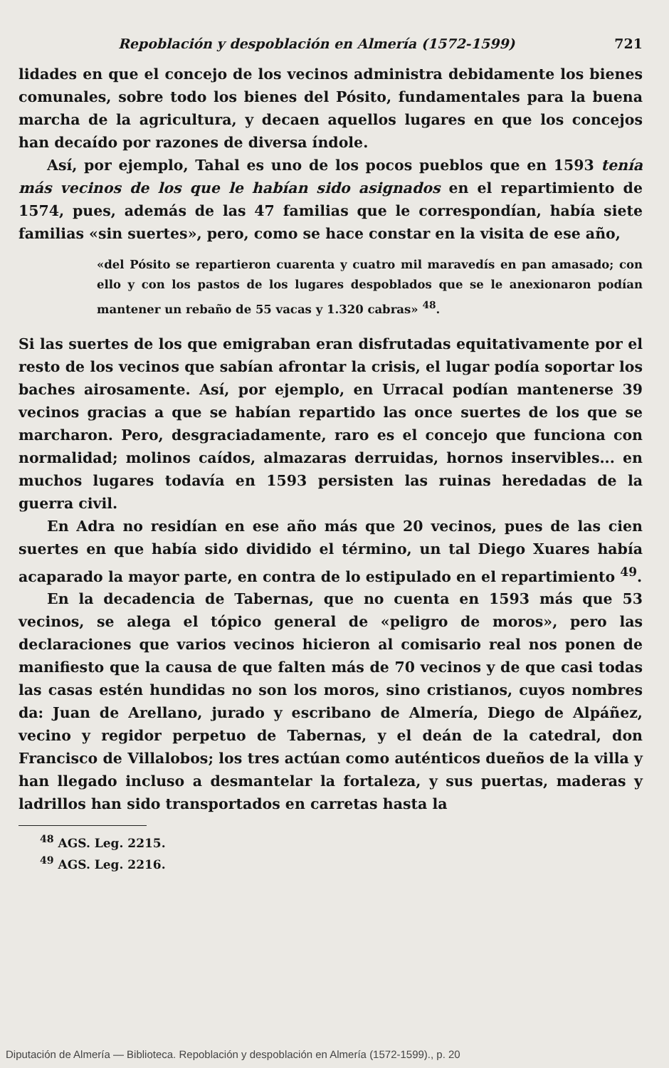Repoblación y despoblación en Almería (1572-1599) 721
lidades en que el concejo de los vecinos administra debidamente los bienes comunales, sobre todo los bienes del Pósito, fundamentales para la buena marcha de la agricultura, y decaen aquellos lugares en que los concejos han decaído por razones de diversa índole.
Así, por ejemplo, Tahal es uno de los pocos pueblos que en 1593 tenía más vecinos de los que le habían sido asignados en el repartimiento de 1574, pues, además de las 47 familias que le correspondían, había siete familias «sin suertes», pero, como se hace constar en la visita de ese año,
«del Pósito se repartieron cuarenta y cuatro mil maravedís en pan amasado; con ello y con los pastos de los lugares despoblados que se le anexionaron podían mantener un rebaño de 55 vacas y 1.320 cabras» <sup>48</sup>.
Si las suertes de los que emigraban eran disfrutadas equitativamente por el resto de los vecinos que sabían afrontar la crisis, el lugar podía soportar los baches airosamente. Así, por ejemplo, en Urracal podían mantenerse 39 vecinos gracias a que se habían repartido las once suertes de los que se marcharon. Pero, desgraciadamente, raro es el concejo que funciona con normalidad; molinos caídos, almazaras derruidas, hornos inservibles... en muchos lugares todavía en 1593 persisten las ruinas heredadas de la guerra civil.
En Adra no residían en ese año más que 20 vecinos, pues de las cien suertes en que había sido dividido el término, un tal Diego Xuares había acaparado la mayor parte, en contra de lo estipulado en el repartimiento <sup>49</sup>.
En la decadencia de Tabernas, que no cuenta en 1593 más que 53 vecinos, se alega el tópico general de «peligro de moros», pero las declaraciones que varios vecinos hicieron al comisario real nos ponen de manifiesto que la causa de que falten más de 70 vecinos y de que casi todas las casas estén hundidas no son los moros, sino cristianos, cuyos nombres da: Juan de Arellano, jurado y escribano de Almería, Diego de Alpáñez, vecino y regidor perpetuo de Tabernas, y el deán de la catedral, don Francisco de Villalobos; los tres actúan como auténticos dueños de la villa y han llegado incluso a desmantelar la fortaleza, y sus puertas, maderas y ladrillos han sido transportados en carretas hasta la
<sup>48</sup> AGS. Leg. 2215.
<sup>49</sup> AGS. Leg. 2216.
Diputación de Almería — Biblioteca. Repoblación y despoblación en Almería (1572-1599)., p. 20